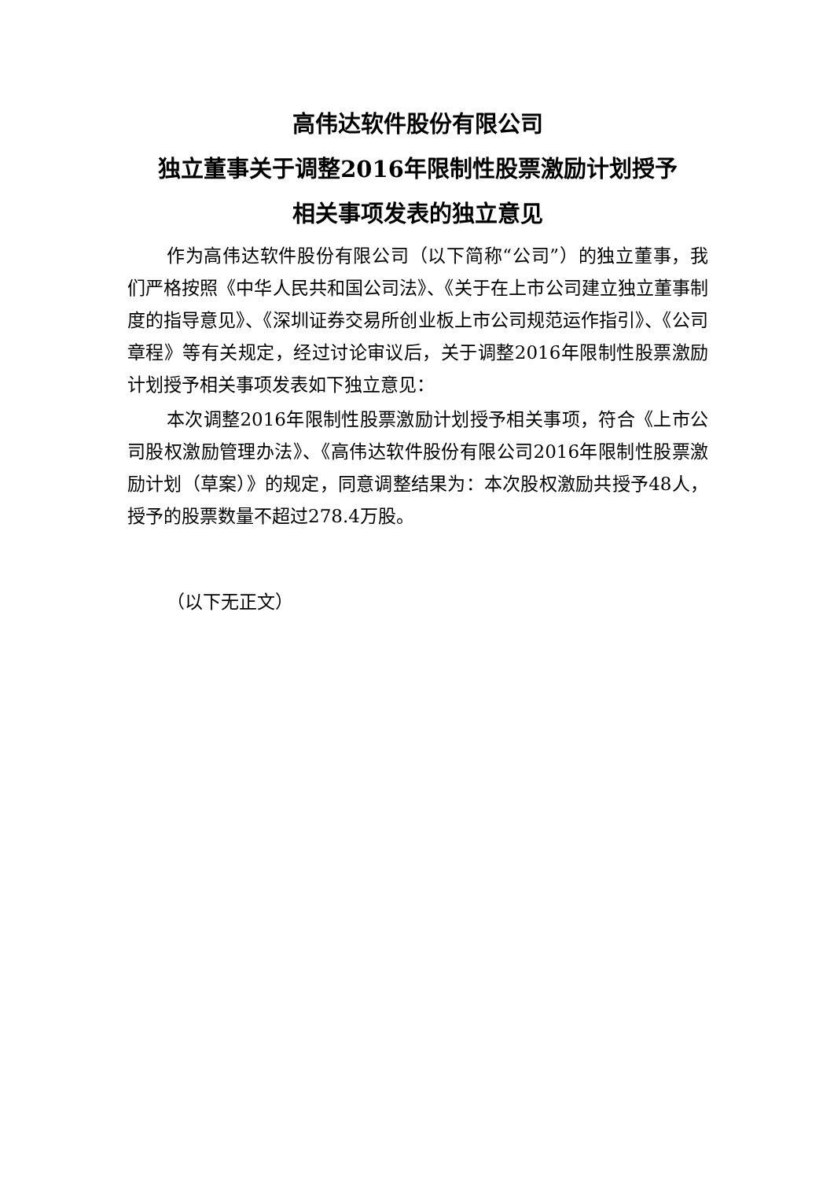高伟达软件股份有限公司
独立董事关于调整2016年限制性股票激励计划授予
相关事项发表的独立意见
作为高伟达软件股份有限公司（以下简称“公司”）的独立董事，我们严格按照《中华人民共和国公司法》、《关于在上市公司建立独立董事制度的指导意见》、《深圳证券交易所创业板上市公司规范运作指引》、《公司章程》等有关规定，经过讨论审议后，关于调整2016年限制性股票激励计划授予相关事项发表如下独立意见：
本次调整2016年限制性股票激励计划授予相关事项，符合《上市公司股权激励管理办法》、《高伟达软件股份有限公司2016年限制性股票激励计划（草案）》的规定，同意调整结果为：本次股权激励共授予48人，授予的股票数量不超过278.4万股。
（以下无正文）